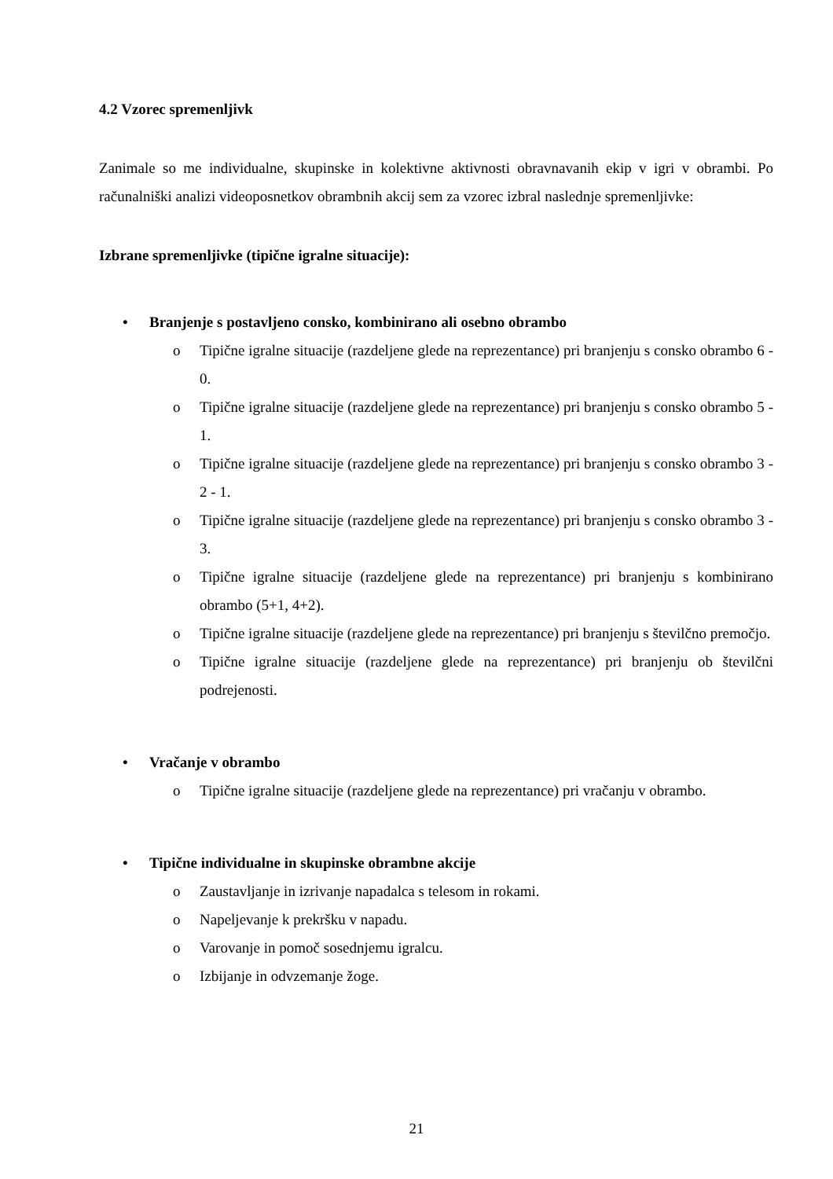4.2 Vzorec spremenljivk
Zanimale so me individualne, skupinske in kolektivne aktivnosti obravnavanih ekip v igri v obrambi. Po računalniški analizi videoposnetkov obrambnih akcij sem za vzorec izbral naslednje spremenljivke:
Izbrane spremenljivke (tipične igralne situacije):
• Branjenje s postavljeno consko, kombinirano ali osebno obrambo
o Tipične igralne situacije (razdeljene glede na reprezentance) pri branjenju s consko obrambo 6 - 0.
o Tipične igralne situacije (razdeljene glede na reprezentance) pri branjenju s consko obrambo 5 - 1.
o Tipične igralne situacije (razdeljene glede na reprezentance) pri branjenju s consko obrambo 3 - 2 - 1.
o Tipične igralne situacije (razdeljene glede na reprezentance) pri branjenju s consko obrambo 3 - 3.
o Tipične igralne situacije (razdeljene glede na reprezentance) pri branjenju s kombinirano obrambo (5+1, 4+2).
o Tipične igralne situacije (razdeljene glede na reprezentance) pri branjenju s številčno premočjo.
o Tipične igralne situacije (razdeljene glede na reprezentance) pri branjenju ob številčni podrejenosti.
• Vračanje v obrambo
o Tipične igralne situacije (razdeljene glede na reprezentance) pri vračanju v obrambo.
• Tipične individualne in skupinske obrambne akcije
o Zaustavljanje in izrivanje napadalca s telesom in rokami.
o Napeljevanje k prekršku v napadu.
o Varovanje in pomoč sosednjemu igralcu.
o Izbijanje in odvzemanje žoge.
21